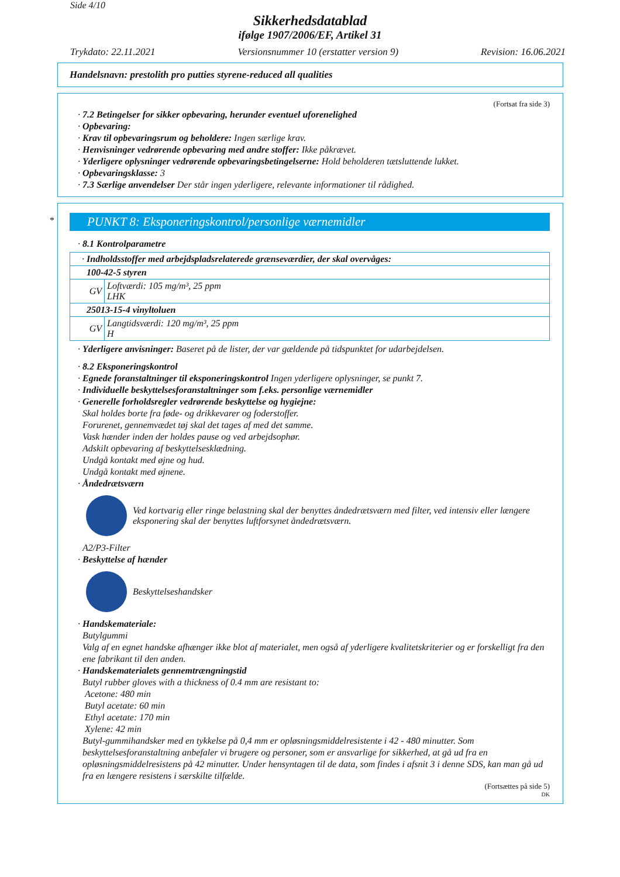Side 4/10
Sikkerhedsdatablad
ifølge 1907/2006/EF, Artikel 31
Trykdato: 22.11.2021 Versionsnummer 10 (erstatter version 9) Revision: 16.06.2021
Handelsnavn: prestolith pro putties styrene-reduced all qualities
(Fortsat fra side 3)
· 7.2 Betingelser for sikker opbevaring, herunder eventuel uforenelighed
· Opbevaring:
· Krav til opbevaringsrum og beholdere: Ingen særlige krav.
· Henvisninger vedrørende opbevaring med andre stoffer: Ikke påkrævet.
· Yderligere oplysninger vedrørende opbevaringsbetingelserne: Hold beholderen tætsluttende lukket.
· Opbevaringsklasse: 3
· 7.3 Særlige anvendelser Der står ingen yderligere, relevante informationer til rådighed.
*
PUNKT 8: Eksponeringskontrol/personlige værnemidler
· 8.1 Kontrolparametre
| · Indholdsstoffer med arbejdspladsrelaterede grænseværdier, der skal overvåges: | |
| 100-42-5 styren | |
| GV | Loftværdi: 105 mg/m³, 25 ppm LHK |
| 25013-15-4 vinyltoluen | |
| GV | Langtidsværdi: 120 mg/m³, 25 ppm H |
· Yderligere anvisninger: Baseret på de lister, der var gældende på tidspunktet for udarbejdelsen.
· 8.2 Eksponeringskontrol
· Egnede foranstaltninger til eksponeringskontrol Ingen yderligere oplysninger, se punkt 7.
· Individuelle beskyttelsesforanstaltninger som f.eks. personlige værnemidler
· Generelle forholdsregler vedrørende beskyttelse og hygiejne:
Skal holdes borte fra føde- og drikkevarer og foderstoffer.
Forurenet, gennemvædet tøj skal det tages af med det samme.
Vask hænder inden der holdes pause og ved arbejdsophør.
Adskilt opbevaring af beskyttelsesklædning.
Undgå kontakt med øjne og hud.
Undgå kontakt med øjnene.
· Åndedrætsværn
Ved kortvarig eller ringe belastning skal der benyttes åndedrætsværn med filter, ved intensiv eller længere eksponering skal der benyttes luftforsynet åndedrætsværn.
A2/P3-Filter
· Beskyttelse af hænder
Beskyttelseshandsker
· Handskemateriale:
Butylgummi
Valg af en egnet handske afhænger ikke blot af materialet, men også af yderligere kvalitetskriterier og er forskelligt fra den ene fabrikant til den anden.
· Handskematerialets gennemtrængningstid
Butyl rubber gloves with a thickness of 0.4 mm are resistant to:
Acetone: 480 min
Butyl acetate: 60 min
Ethyl acetate: 170 min
Xylene: 42 min
Butyl-gummihandsker med en tykkelse på 0,4 mm er opløsningsmiddelresistente i 42 - 480 minutter. Som beskyttelsesforanstaltning anbefaler vi brugere og personer, som er ansvarlige for sikkerhed, at gå ud fra en opløsningsmiddelresistens på 42 minutter. Under hensyntagen til de data, som findes i afsnit 3 i denne SDS, kan man gå ud fra en længere resistens i særskilte tilfælde.
(Fortsættes på side 5)
DK